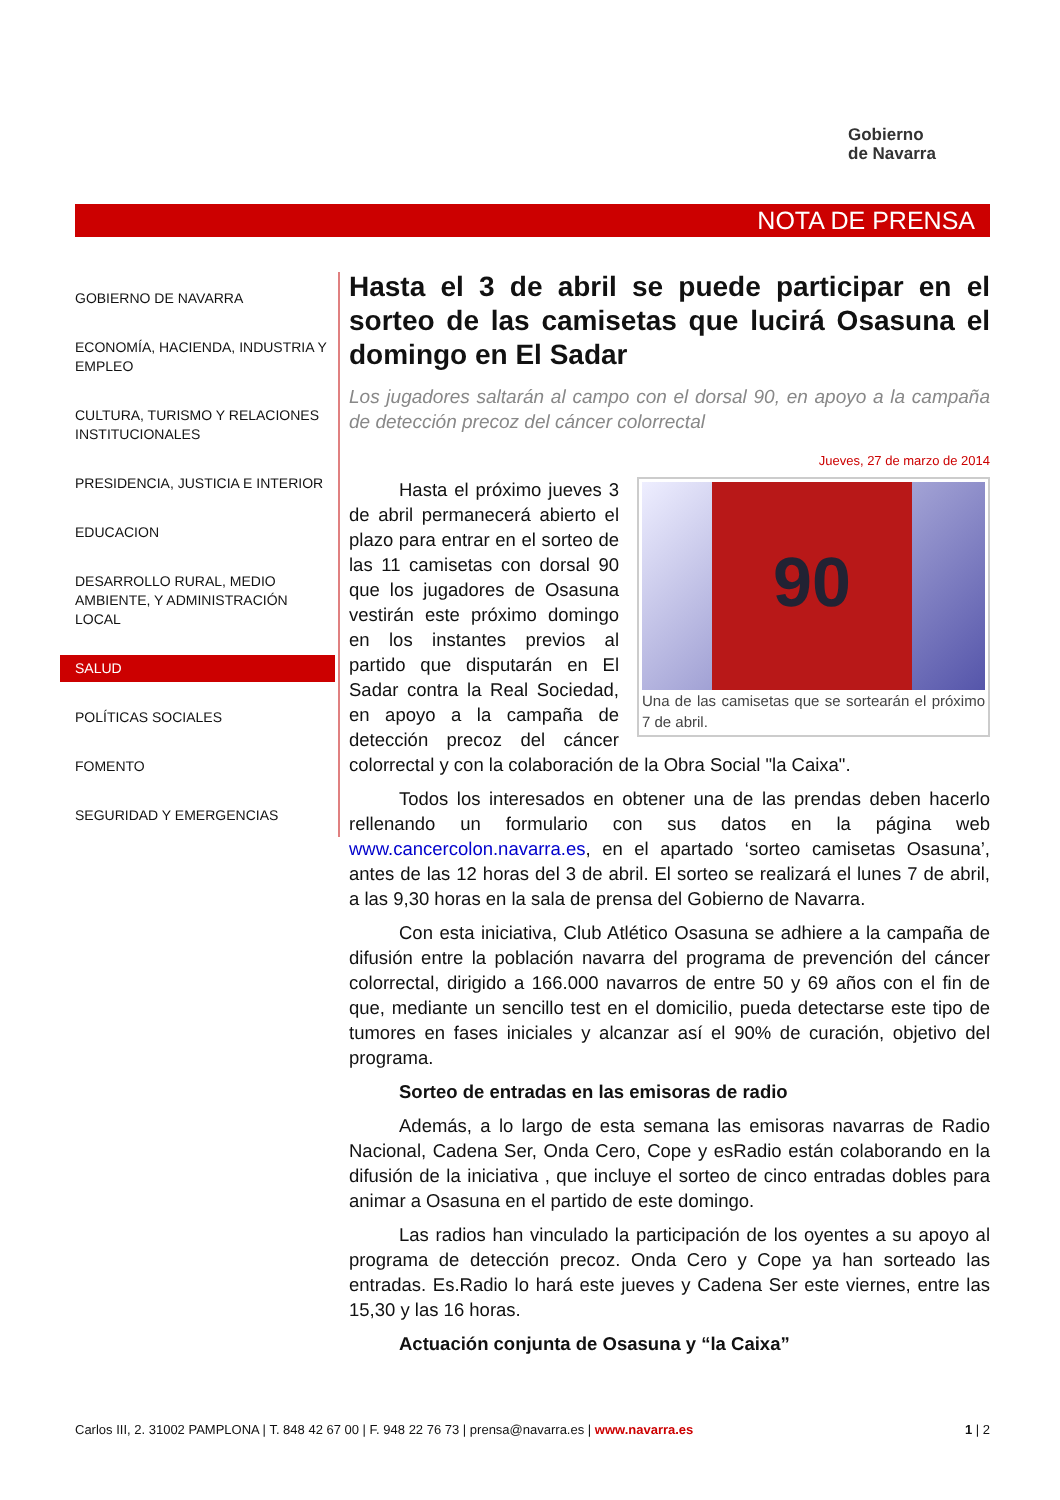Gobierno
de Navarra
NOTA DE PRENSA
GOBIERNO DE NAVARRA
ECONOMÍA, HACIENDA, INDUSTRIA Y EMPLEO
CULTURA, TURISMO Y RELACIONES INSTITUCIONALES
PRESIDENCIA, JUSTICIA E INTERIOR
EDUCACION
DESARROLLO RURAL, MEDIO AMBIENTE, Y ADMINISTRACIÓN LOCAL
SALUD
POLÍTICAS SOCIALES
FOMENTO
SEGURIDAD Y EMERGENCIAS
Hasta el 3 de abril se puede participar en el sorteo de las camisetas que lucirá Osasuna el domingo en El Sadar
Los jugadores saltarán al campo con el dorsal 90, en apoyo a la campaña de detección precoz del cáncer colorrectal
Jueves, 27 de marzo de 2014
90
Una de las camisetas que se sortearán el próximo 7 de abril.
Hasta el próximo jueves 3 de abril permanecerá abierto el plazo para entrar en el sorteo de las 11 camisetas con dorsal 90 que los jugadores de Osasuna vestirán este próximo domingo en los instantes previos al partido que disputarán en El Sadar contra la Real Sociedad, en apoyo a la campaña de detección precoz del cáncer colorrectal y con la colaboración de la Obra Social "la Caixa".
Todos los interesados en obtener una de las prendas deben hacerlo rellenando un formulario con sus datos en la página web www.cancercolon.navarra.es, en el apartado ‘sorteo camisetas Osasuna’, antes de las 12 horas del 3 de abril. El sorteo se realizará el lunes 7 de abril, a las 9,30 horas en la sala de prensa del Gobierno de Navarra.
Con esta iniciativa, Club Atlético Osasuna se adhiere a la campaña de difusión entre la población navarra del programa de prevención del cáncer colorrectal, dirigido a 166.000 navarros de entre 50 y 69 años con el fin de que, mediante un sencillo test en el domicilio, pueda detectarse este tipo de tumores en fases iniciales y alcanzar así el 90% de curación, objetivo del programa.
Sorteo de entradas en las emisoras de radio
Además, a lo largo de esta semana las emisoras navarras de Radio Nacional, Cadena Ser, Onda Cero, Cope y esRadio están colaborando en la difusión de la iniciativa , que incluye el sorteo de cinco entradas dobles para animar a Osasuna en el partido de este domingo.
Las radios han vinculado la participación de los oyentes a su apoyo al programa de detección precoz. Onda Cero y Cope ya han sorteado las entradas. Es.Radio lo hará este jueves y Cadena Ser este viernes, entre las 15,30 y las 16 horas.
Actuación conjunta de Osasuna y “la Caixa”
Carlos III, 2. 31002 PAMPLONA | T. 848 42 67 00 | F. 948 22 76 73 | prensa@navarra.es | www.navarra.es 1 | 2